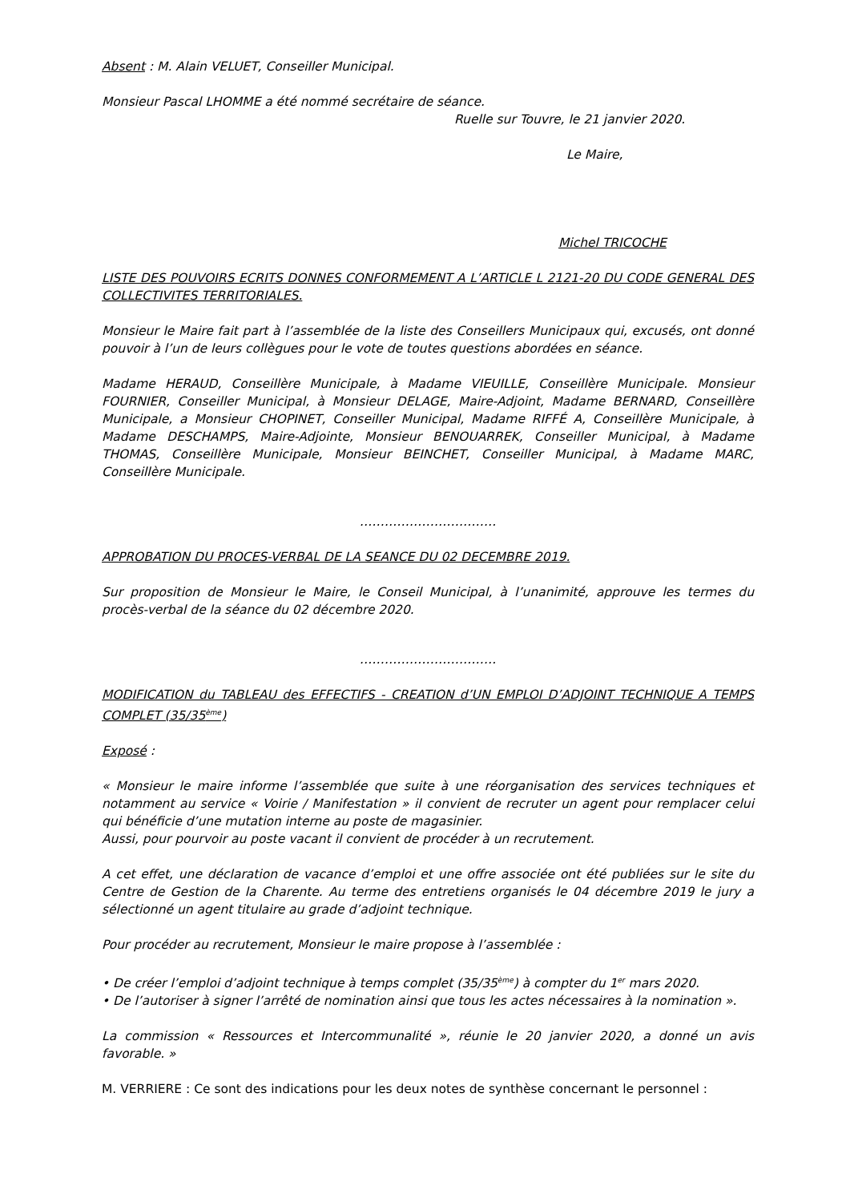Absent : M. Alain VELUET, Conseiller Municipal.
Monsieur Pascal LHOMME a été nommé secrétaire de séance.
Ruelle sur Touvre, le 21 janvier 2020.
Le Maire,
Michel TRICOCHE
LISTE DES POUVOIRS ECRITS DONNES CONFORMEMENT A L’ARTICLE L 2121-20 DU CODE GENERAL DES COLLECTIVITES TERRITORIALES.
Monsieur le Maire fait part à l’assemblée de la liste des Conseillers Municipaux qui, excusés, ont donné pouvoir à l’un de leurs collègues pour le vote de toutes questions abordées en séance.
Madame HERAUD, Conseillère Municipale, à Madame VIEUILLE, Conseillère Municipale. Monsieur FOURNIER, Conseiller Municipal, à Monsieur DELAGE, Maire-Adjoint, Madame BERNARD, Conseillère Municipale, a Monsieur CHOPINET, Conseiller Municipal, Madame RIFFÉ A, Conseillère Municipale, à Madame DESCHAMPS, Maire-Adjointe, Monsieur BENOUARREK, Conseiller Municipal, à Madame THOMAS, Conseillère Municipale, Monsieur BEINCHET, Conseiller Municipal, à Madame MARC, Conseillère Municipale.
……………………………
APPROBATION DU PROCES-VERBAL DE LA SEANCE DU 02 DECEMBRE 2019.
Sur proposition de Monsieur le Maire, le Conseil Municipal, à l’unanimité, approuve les termes du procès-verbal de la séance du 02 décembre 2020.
……………………………
MODIFICATION du TABLEAU des EFFECTIFS - CREATION d’UN EMPLOI D’ADJOINT TECHNIQUE A TEMPS COMPLET (35/35<sup>ème</sup>)
Exposé :
« Monsieur le maire informe l’assemblée que suite à une réorganisation des services techniques et notamment au service « Voirie / Manifestation » il convient de recruter un agent pour remplacer celui qui bénéficie d’une mutation interne au poste de magasinier.
Aussi, pour pourvoir au poste vacant il convient de procéder à un recrutement.
A cet effet, une déclaration de vacance d’emploi et une offre associée ont été publiées sur le site du Centre de Gestion de la Charente. Au terme des entretiens organisés le 04 décembre 2019 le jury a sélectionné un agent titulaire au grade d’adjoint technique.
Pour procéder au recrutement, Monsieur le maire propose à l’assemblée :
• De créer l’emploi d’adjoint technique à temps complet (35/35<sup>ème</sup>) à compter du 1<sup>er</sup> mars 2020.
• De l’autoriser à signer l’arrêté de nomination ainsi que tous les actes nécessaires à la nomination ».
La commission « Ressources et Intercommunalité », réunie le 20 janvier 2020, a donné un avis favorable. »
M. VERRIERE : Ce sont des indications pour les deux notes de synthèse concernant le personnel :